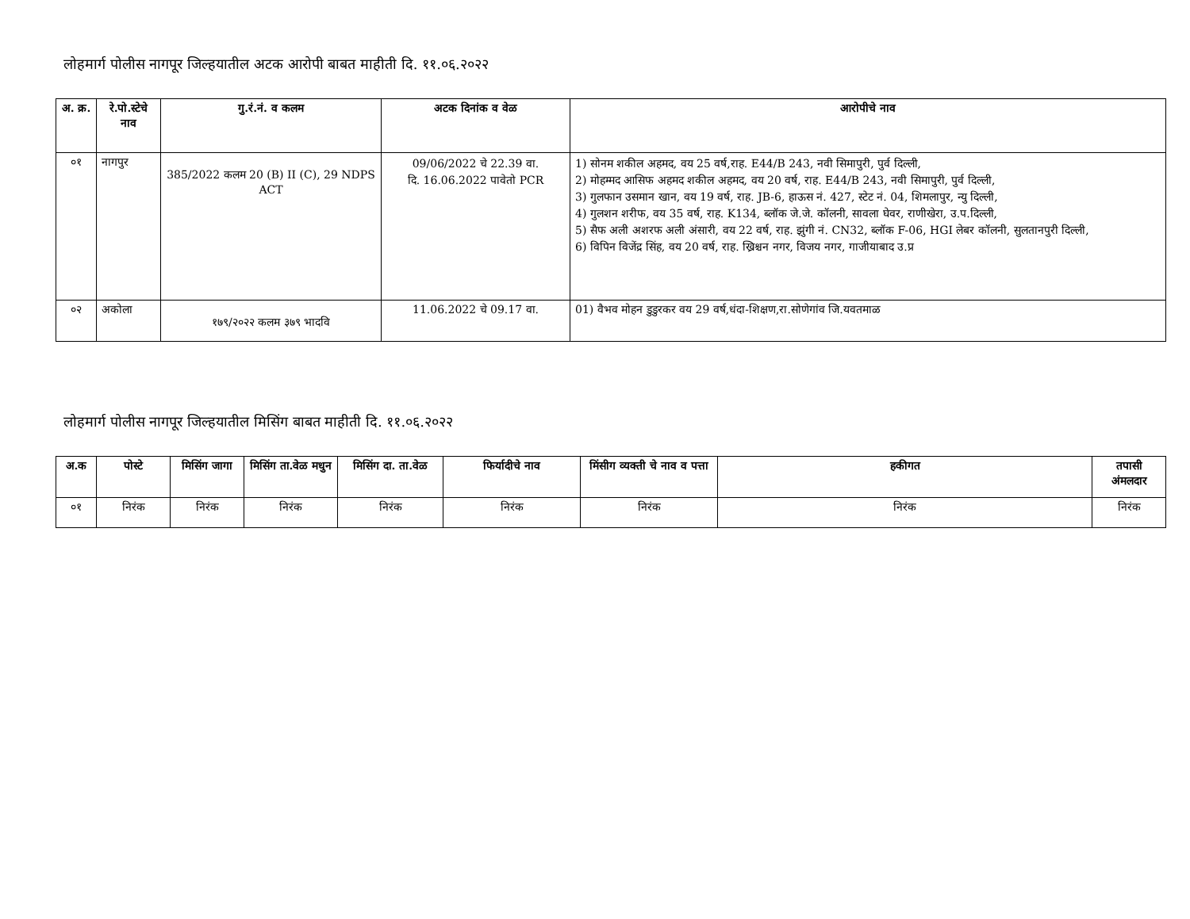लोहमार्ग पोलीस नागपूर जिल्हयातील अटक आरोपी बाबत माहीती दि. ११.०६.२०२२
| अ. क्र. | रे.पो.स्टेचे नाव | गु.रं.नं. व कलम | अटक दिनांक व वेळ | आरोपीचे नाव |
| --- | --- | --- | --- | --- |
| ०१ | नागपुर | 385/2022 कलम 20 (B) II (C), 29 NDPS ACT | 09/06/2022 चे 22.39 वा. दि. 16.06.2022 पावेतो PCR | 1) सोनम शकील अहमद, वय 25 वर्ष,राह. E44/B 243, नवी सिमापुरी, पुर्व दिल्ली, 2) मोहम्मद आसिफ अहमद शकील अहमद, वय 20 वर्ष, राह. E44/B 243, नवी सिमापुरी, पुर्व दिल्ली, 3) गुलफान उसमान खान, वय 19 वर्ष, राह. JB-6, हाऊस नं. 427, स्टेट नं. 04, शिमलापुर, न्यु दिल्ली, 4) गुलशन शरीफ, वय 35 वर्ष, राह. K134, ब्लॉक जे.जे. कॉलनी, सावला घेवर, राणीखेरा, उ.प.दिल्ली, 5) सैफ अली अशरफ अली अंसारी, वय 22 वर्ष, राह. झुंगी नं. CN32, ब्लॉक F-06, HGI लेबर कॉलनी, सुलतानपुरी दिल्ली, 6) विपिन विजेंद्र सिंह, वय 20 वर्ष, राह. ख्रिश्चन नगर, विजय नगर, गाजीयाबाद उ.प्र |
| ०२ | अकोला | १७९/२०२२ कलम ३७९ भादवि | 11.06.2022 चे 09.17 वा. | 01) वैभव मोहन डुडुरकर वय 29 वर्ष,धंदा-शिक्षण,रा.सोणेगांव जि.यवतमाळ |
लोहमार्ग पोलीस नागपूर जिल्हयातील मिसिंग बाबत माहीती दि. ११.०६.२०२२
| अ.क | पोस्टे | मिसिंग जागा | मिसिंग ता.वेळ मधुन | मिसिंग दा. ता.वेळ | फिर्यादीचे नाव | मिंसीग व्यक्ती चे नाव व पत्ता | हकीगत | तपासी अंमलदार |
| --- | --- | --- | --- | --- | --- | --- | --- | --- |
| ०१ | निरंक | निरंक | निरंक | निरंक | निरंक | निरंक | निरंक | निरंक |